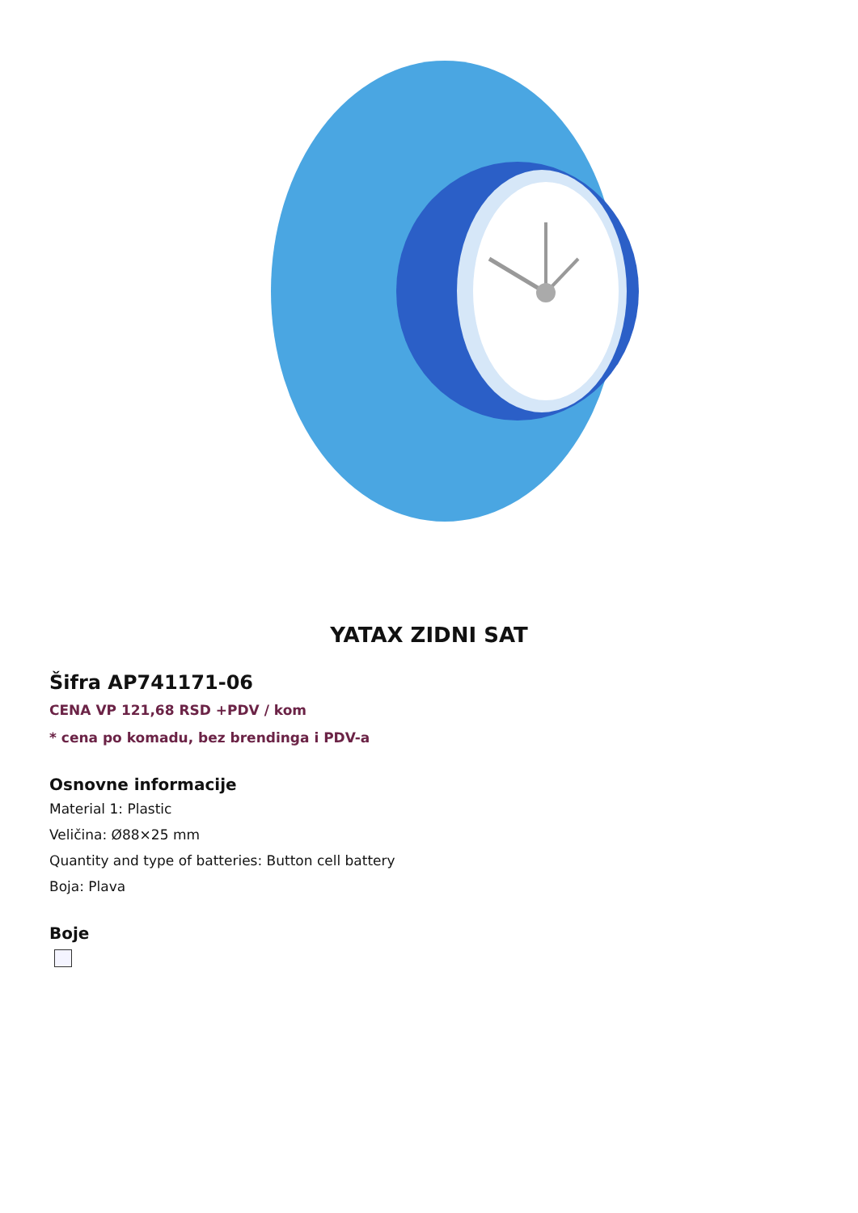YATAX ZIDNI SAT
Šifra AP741171-06
CENA VP 121,68 RSD +PDV / kom
* cena po komadu, bez brendinga i PDV-a
Osnovne informacije
Material 1: Plastic
Veličina: Ø88×25 mm
Quantity and type of batteries: Button cell battery
Boja: Plava
Boje